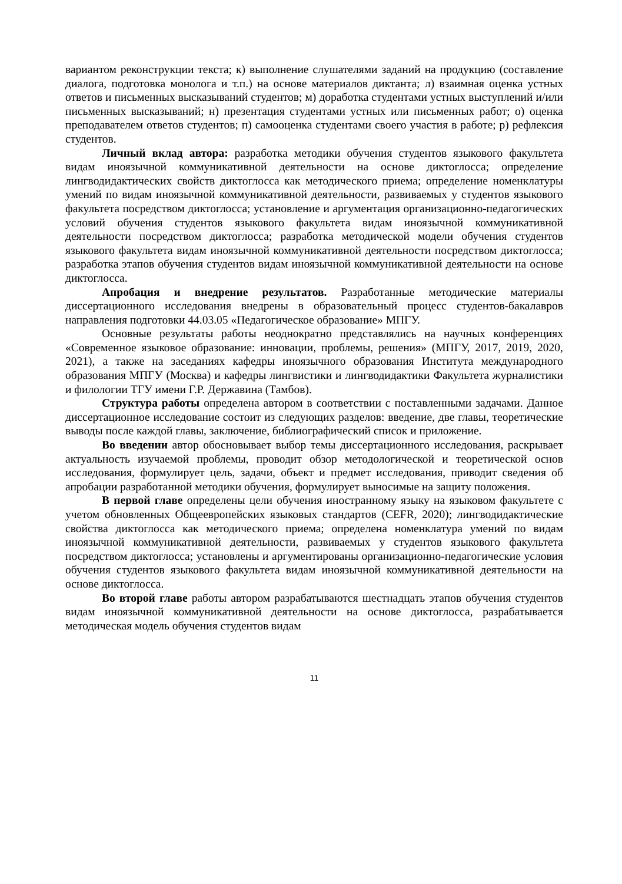вариантом реконструкции текста; к) выполнение слушателями заданий на продукцию (составление диалога, подготовка монолога и т.п.) на основе материалов диктанта; л) взаимная оценка устных ответов и письменных высказываний студентов; м) доработка студентами устных выступлений и/или письменных высказываний; н) презентация студентами устных или письменных работ; о) оценка преподавателем ответов студентов; п) самооценка студентами своего участия в работе; р) рефлексия студентов.
Личный вклад автора: разработка методики обучения студентов языкового факультета видам иноязычной коммуникативной деятельности на основе диктоглосса; определение лингводидактических свойств диктоглосса как методического приема; определение номенклатуры умений по видам иноязычной коммуникативной деятельности, развиваемых у студентов языкового факультета посредством диктоглосса; установление и аргументация организационно-педагогических условий обучения студентов языкового факультета видам иноязычной коммуникативной деятельности посредством диктоглосса; разработка методической модели обучения студентов языкового факультета видам иноязычной коммуникативной деятельности посредством диктоглосса; разработка этапов обучения студентов видам иноязычной коммуникативной деятельности на основе диктоглосса.
Апробация и внедрение результатов. Разработанные методические материалы диссертационного исследования внедрены в образовательный процесс студентов-бакалавров направления подготовки 44.03.05 «Педагогическое образование» МПГУ.
Основные результаты работы неоднократно представлялись на научных конференциях «Современное языковое образование: инновации, проблемы, решения» (МПГУ, 2017, 2019, 2020, 2021), а также на заседаниях кафедры иноязычного образования Института международного образования МПГУ (Москва) и кафедры лингвистики и лингводидактики Факультета журналистики и филологии ТГУ имени Г.Р. Державина (Тамбов).
Структура работы определена автором в соответствии с поставленными задачами. Данное диссертационное исследование состоит из следующих разделов: введение, две главы, теоретические выводы после каждой главы, заключение, библиографический список и приложение.
Во введении автор обосновывает выбор темы диссертационного исследования, раскрывает актуальность изучаемой проблемы, проводит обзор методологической и теоретической основ исследования, формулирует цель, задачи, объект и предмет исследования, приводит сведения об апробации разработанной методики обучения, формулирует выносимые на защиту положения.
В первой главе определены цели обучения иностранному языку на языковом факультете с учетом обновленных Общеевропейских языковых стандартов (CEFR, 2020); лингводидактические свойства диктоглосса как методического приема; определена номенклатура умений по видам иноязычной коммуникативной деятельности, развиваемых у студентов языкового факультета посредством диктоглосса; установлены и аргументированы организационно-педагогические условия обучения студентов языкового факультета видам иноязычной коммуникативной деятельности на основе диктоглосса.
Во второй главе работы автором разрабатываются шестнадцать этапов обучения студентов видам иноязычной коммуникативной деятельности на основе диктоглосса, разрабатывается методическая модель обучения студентов видам
11